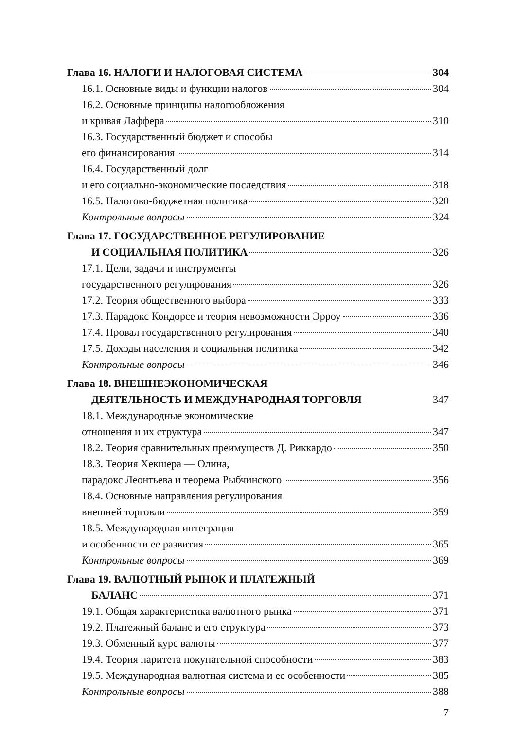Глава 16. НАЛОГИ И НАЛОГОВАЯ СИСТЕМА 304
16.1. Основные виды и функции налогов 304
16.2. Основные принципы налогообложения
и кривая Лаффера 310
16.3. Государственный бюджет и способы
его финансирования 314
16.4. Государственный долг
и его социально-экономические последствия 318
16.5. Налогово-бюджетная политика 320
Контрольные вопросы 324
Глава 17. ГОСУДАРСТВЕННОЕ РЕГУЛИРОВАНИЕ
И СОЦИАЛЬНАЯ ПОЛИТИКА 326
17.1. Цели, задачи и инструменты
государственного регулирования 326
17.2. Теория общественного выбора 333
17.3. Парадокс Кондорсе и теория невозможности Эрроу 336
17.4. Провал государственного регулирования 340
17.5. Доходы населения и социальная политика 342
Контрольные вопросы 346
Глава 18. ВНЕШНЕЭКОНОМИЧЕСКАЯ
ДЕЯТЕЛЬНОСТЬ И МЕЖДУНАРОДНАЯ ТОРГОВЛЯ 347
18.1. Международные экономические
отношения и их структура 347
18.2. Теория сравнительных преимуществ Д. Риккардо 350
18.3. Теория Хекшера — Олина,
парадокс Леонтьева и теорема Рыбчинского 356
18.4. Основные направления регулирования
внешней торговли 359
18.5. Международная интеграция
и особенности ее развития 365
Контрольные вопросы 369
Глава 19. ВАЛЮТНЫЙ РЫНОК И ПЛАТЕЖНЫЙ
БАЛАНС 371
19.1. Общая характеристика валютного рынка 371
19.2. Платежный баланс и его структура 373
19.3. Обменный курс валюты 377
19.4. Теория паритета покупательной способности 383
19.5. Международная валютная система и ее особенности 385
Контрольные вопросы 388
7